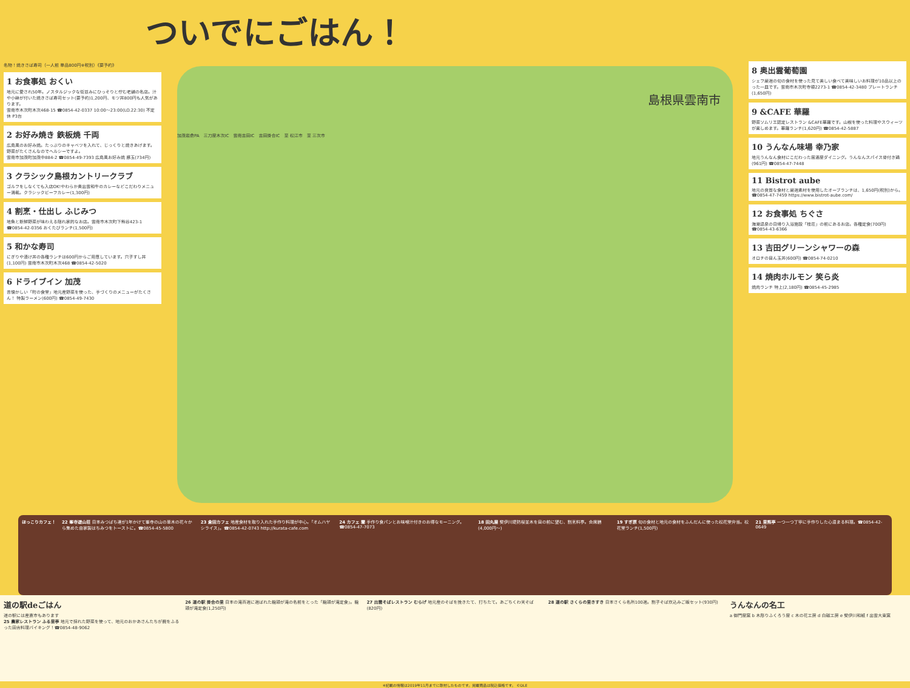ついでにごはん！
名物！焼きさば寿司（一人前 単品800円※税別）《要予約》
1 お食事処 おくい
地元に愛され50年。ノスタルジックな街並みにひっそりと佇む老舗の名店。汁や小鉢が付いた焼きさば寿司セット(要予約)1,200円、モツ丼800円も人気があります。
雲南市木次町木次468-15 ☎0854-42-0337 10:00～23:00(LO.22:30) 不定休 P3台
2 お好み焼き 鉄板焼 千両
広島風のお好み焼。たっぷりのキャベツを入れて、じっくりと焼きあげます。野菜がたくさんなのでヘルシーですよ。
雲南市加茂町加茂中884-2 ☎0854-49-7393 広島風お好み焼 豚玉(734円)
3 クラシック島根カントリークラブ
ゴルフをしなくても入店OK!やわらか奥出雲和牛のカレーなどこだわりメニュー満載。クラシックビーフカレー(1,300円)
4 割烹・仕出し ふじみつ
地魚と新鮮野菜が味わえる隠れ家的なお店。雲南市木次町下熊谷423-1 ☎0854-42-0356 おくたびランチ(1,500円)
5 和かな寿司
にぎりや漬け丼の各種ランチは600円からご用意しています。穴子すし丼(1,100円) 雲南市木次町木次468 ☎0854-42-5020
6 ドライブイン 加茂
昔懐かしい「町の食堂」地元産野菜を使った、手づくりのメニューがたくさん！ 特製ラーメン(600円) ☎0854-49-7430
島根県雲南市
加茂岩倉PA　三刀屋木次IC　雲南吉田IC　吉田掛合IC　至 松江市　至 三次市
8 奥出雲葡萄園
シェフ厳選の旬の食材を使った見て美しい食べて美味しいお料理が10品以上のった一皿です。雲南市木次町寺領2273-1 ☎0854-42-3480 プレートランチ(1,650円)
9 &CAFE 華羅
野菜ソムリエ認定レストラン &CAFE華羅です。山椒を使った料理やスウィーツが楽しめます。華羅ランチ(1,620円) ☎0854-42-5887
10 うんなん味場 幸乃家
地元うんなん食材にこだわった居酒屋ダイニング。うんなんスパイス骨付き鶏(961円) ☎0854-47-7448
11 Bistrot aube
地元の良質な食材と厳選素材を使用したオーブランチは、1,650円(税別)から。☎0854-47-7459 https://www.bistrot-aube.com/
12 お食事処 ちぐさ
海潮温泉の日帰り入浴施設「桂荘」の前にあるお店。各種定食(700円) ☎0854-43-6366
13 吉田グリーンシャワーの森
オロチの目ん玉丼(600円) ☎0854-74-0210
14 焼肉ホルモン 笑ら炎
焼肉ランチ 特上(2,180円) ☎0854-45-2985
ほっこりカフェ！ 22 峯寺遊山荘 日本みつばち達が1年かけて峯寺の山の草木の花々から集めた自家製はちみつをトーストに。☎0854-45-5800
23 倉田カフェ 地産食材を取り入れた手作り料理が中心。「オムハヤシライス」。☎0854-42-0743 http://kurata-cafe.com
24 カフェ 蘭 手作り食パンとお味噌汁付きのお得なモーニング。☎0854-47-7073
18 田丸屋 斐伊川堤防桜並木を目の前に望む、割烹料亭。会席膳(4,000円～)
19 すぎ原 旬の食材と地元の食材をふんだんに使った松花堂弁当。松花堂ランチ(1,500円)
21 里熊亭 一つ一つ丁寧に手作りした心温まる料理。☎0854-42-0649
道の駅deごはん
道の駅には産直市もあります
25 農家レストラン ふる里亭 地元で採れた野菜を使って、地元のおかあさんたちが腕をふるった田舎料理バイキング！☎0854-48-9062
26 道の駅 掛合の里 日本の滝百選に選ばれた龍頭が滝の名前をとった「龍頭が滝定食」。龍頭が滝定食(1,250円)
27 出雲そばレストラン むらげ 地元産のそばを挽きたて、打ちたて。あごちくわ天そば(820円)
28 道の駅 さくらの里きすき 日本さくら名所100選。割子そば炊込みご飯セット(930円)
うんなんの名工
a 御門屋窯 b 木彫りふくろう屋 c 木の花工房 d 白磁工房 e 斐伊川和紙 f 出雲大東窯
※記載の情報は2019年11月までに取材したものです。掲載商品は税込価格です。 ©DLE